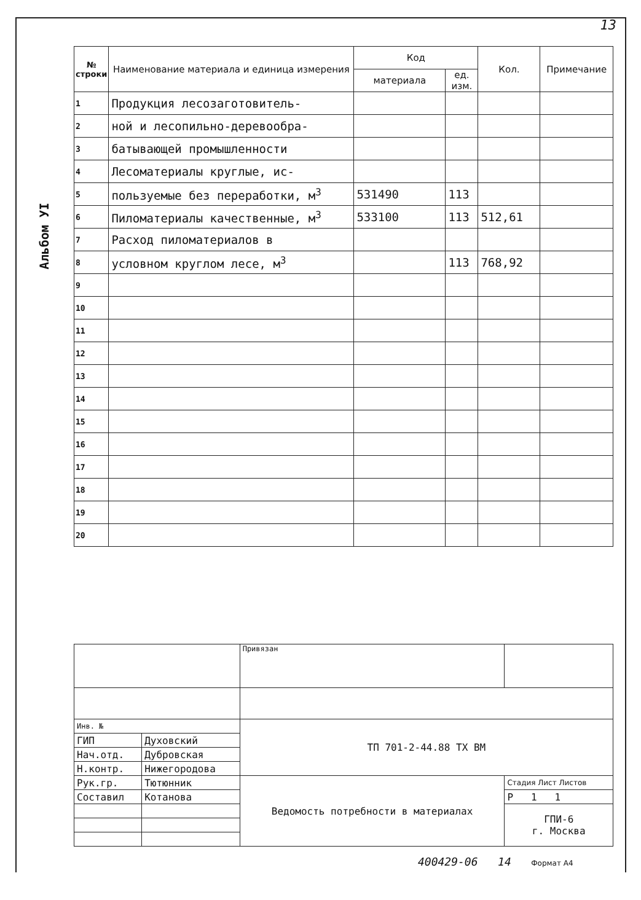13
Альбом УI
| № строки | Наименование материала и единица измерения | Код | | Кол. | Примечание |
| --- | --- | --- | --- | --- | --- |
| | | материала | ед. изм. | | |
| 1 | Продукция лесозаготовитель- | | | | |
| 2 | ной и лесопильно-деревообра- | | | | |
| 3 | батывающей промышленности | | | | |
| 4 | Лесоматериалы круглые, ис- | | | | |
| 5 | пользуемые без переработки, м<sup>3</sup> | 531490 | 113 | | |
| 6 | Пиломатериалы качественные, м<sup>3</sup> | 533100 | 113 | 512,61 | |
| 7 | Расход пиломатериалов в | | | | |
| 8 | условном круглом лесе, м<sup>3</sup> | | 113 | 768,92 | |
| 9 | | | | | |
| 10 | | | | | |
| 11 | | | | | |
| 12 | | | | | |
| 13 | | | | | |
| 14 | | | | | |
| 15 | | | | | |
| 16 | | | | | |
| 17 | | | | | |
| 18 | | | | | |
| 19 | | | | | |
| 20 | | | | | |
| | | Привязан | |
| Инв. № | | ТП 701-2-44.88 ТХ ВМ | |
| ГИП | Духовский | | |
| Нач.отд. | Дубровская | | |
| Н.контр. | Нижегородова | | |
| Рук.гр. | Тютюнник | Ведомость потребности в материалах | Стадия Лист Листов |
| Составил | Котанова | | Р 1 1 |
| | | | ГПИ-6 г. Москва |
400429-06 14 Формат А4